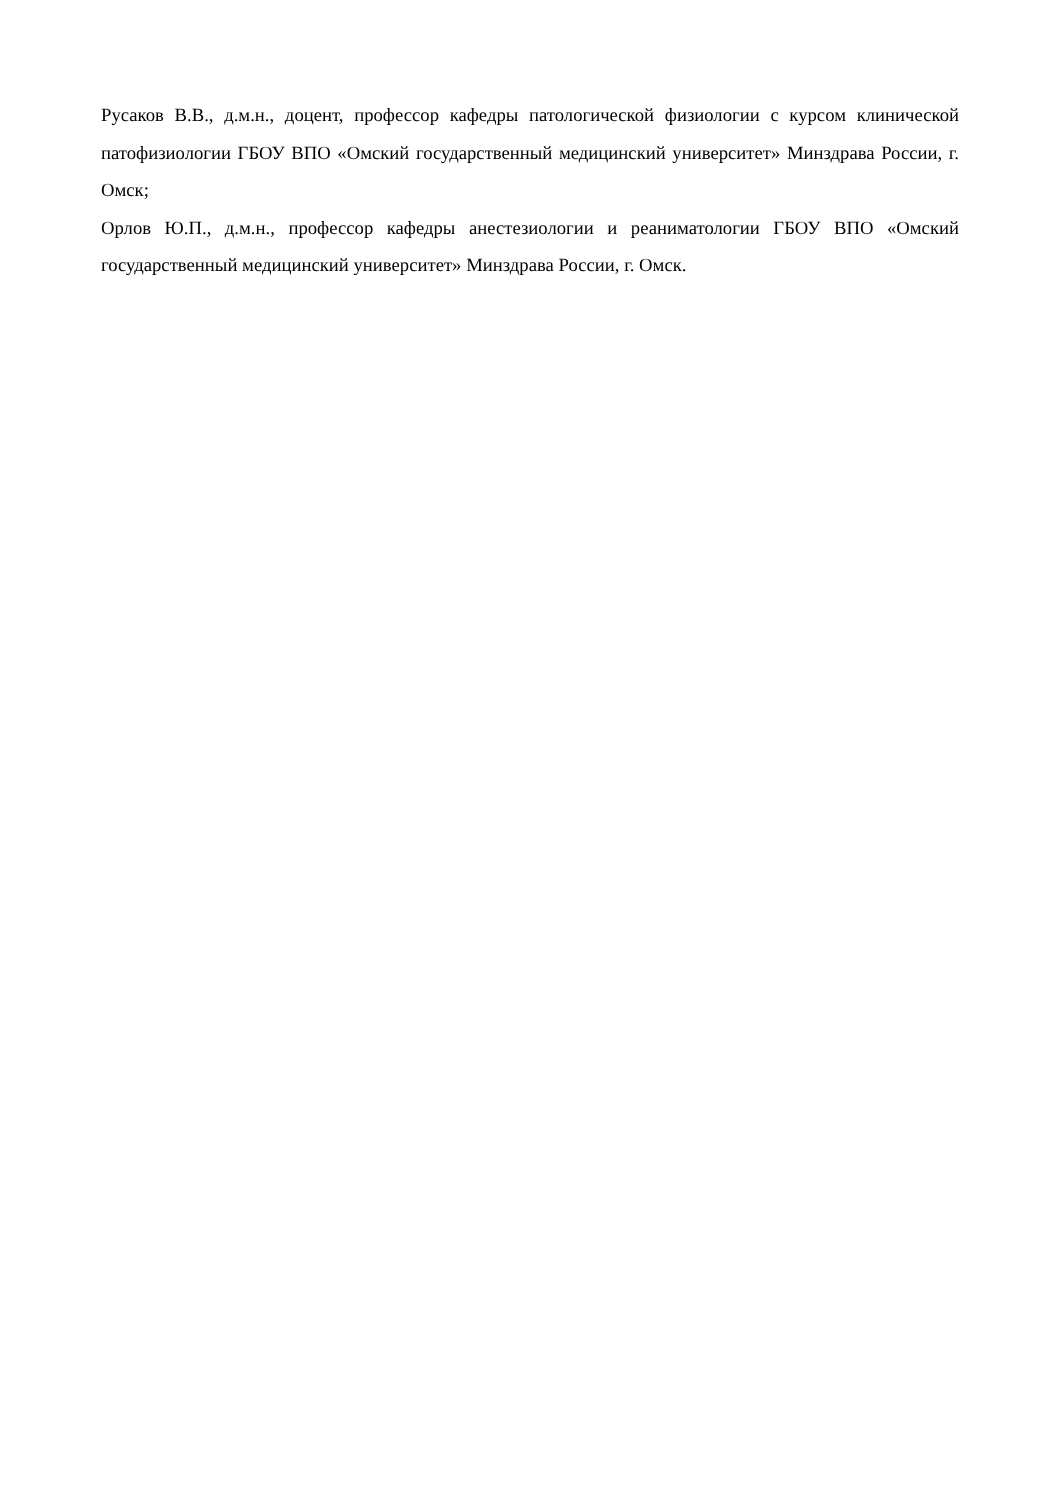Русаков В.В., д.м.н., доцент, профессор кафедры патологической физиологии с курсом клинической патофизиологии ГБОУ ВПО «Омский государственный медицинский университет» Минздрава России, г. Омск;
Орлов Ю.П., д.м.н., профессор кафедры анестезиологии и реаниматологии ГБОУ ВПО «Омский государственный медицинский университет» Минздрава России, г. Омск.